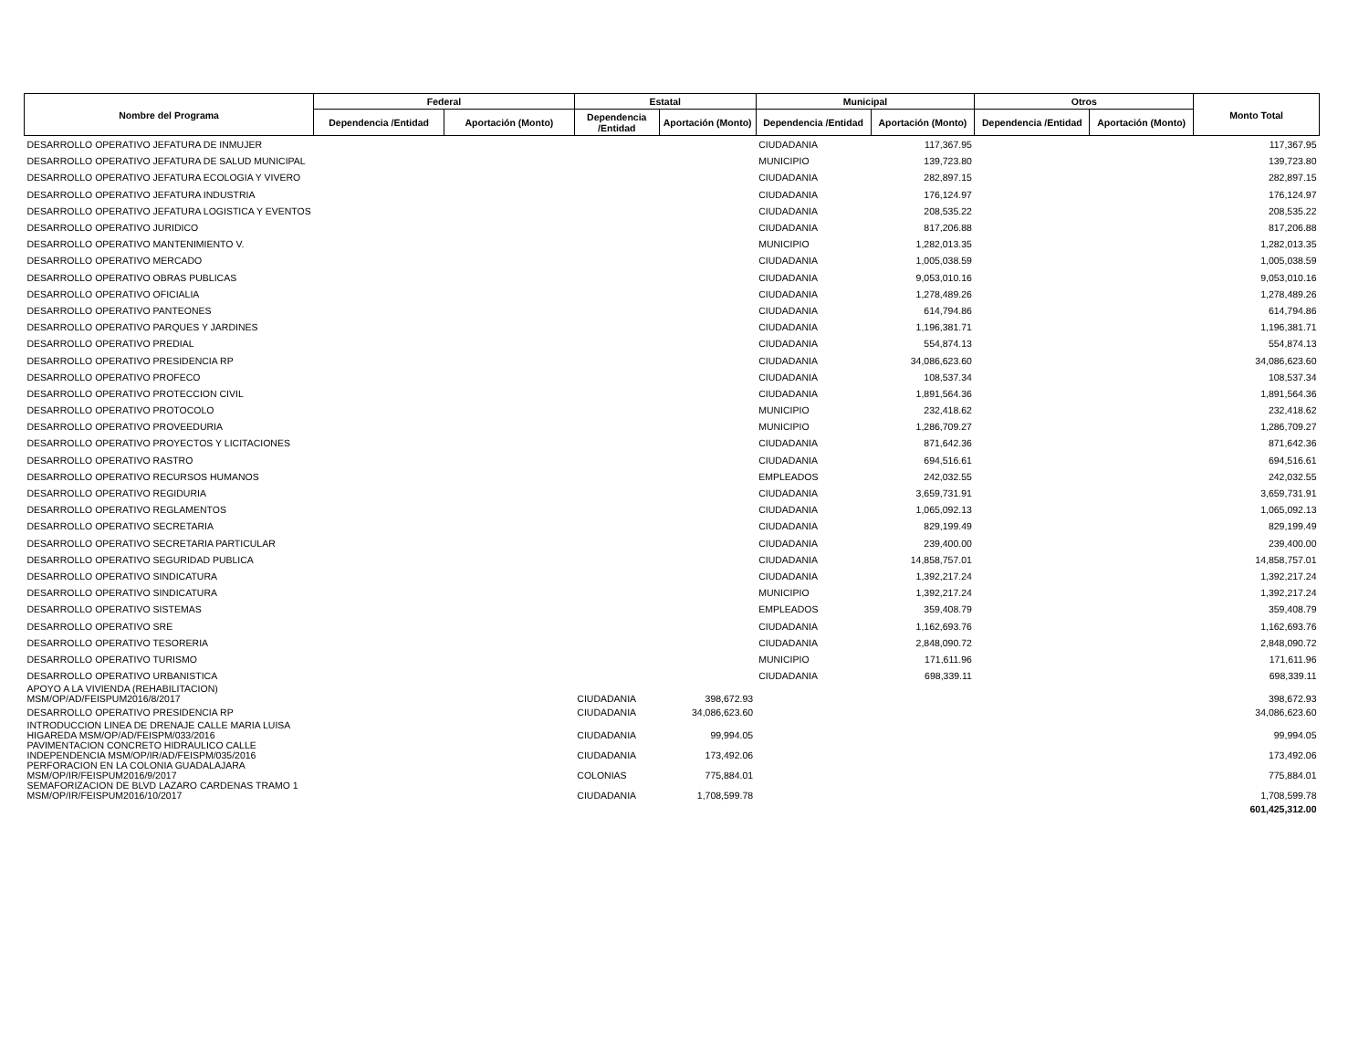| Nombre del Programa | Federal | | Estatal | | Municipal | | Otros | | Monto Total |
| --- | --- | --- | --- | --- | --- | --- | --- | --- | --- |
| | Dependencia /Entidad | Aportación (Monto) | Dependencia /Entidad | Aportación (Monto) | Dependencia /Entidad | Aportación (Monto) | Dependencia /Entidad | Aportación (Monto) | |
| DESARROLLO OPERATIVO JEFATURA DE INMUJER | | | | | CIUDADANIA | 117,367.95 | | | 117,367.95 |
| DESARROLLO OPERATIVO JEFATURA DE SALUD MUNICIPAL | | | | | MUNICIPIO | 139,723.80 | | | 139,723.80 |
| DESARROLLO OPERATIVO JEFATURA ECOLOGIA Y VIVERO | | | | | CIUDADANIA | 282,897.15 | | | 282,897.15 |
| DESARROLLO OPERATIVO JEFATURA INDUSTRIA | | | | | CIUDADANIA | 176,124.97 | | | 176,124.97 |
| DESARROLLO OPERATIVO JEFATURA LOGISTICA Y EVENTOS | | | | | CIUDADANIA | 208,535.22 | | | 208,535.22 |
| DESARROLLO OPERATIVO JURIDICO | | | | | CIUDADANIA | 817,206.88 | | | 817,206.88 |
| DESARROLLO OPERATIVO MANTENIMIENTO V. | | | | | MUNICIPIO | 1,282,013.35 | | | 1,282,013.35 |
| DESARROLLO OPERATIVO MERCADO | | | | | CIUDADANIA | 1,005,038.59 | | | 1,005,038.59 |
| DESARROLLO OPERATIVO OBRAS PUBLICAS | | | | | CIUDADANIA | 9,053,010.16 | | | 9,053,010.16 |
| DESARROLLO OPERATIVO OFICIALIA | | | | | CIUDADANIA | 1,278,489.26 | | | 1,278,489.26 |
| DESARROLLO OPERATIVO PANTEONES | | | | | CIUDADANIA | 614,794.86 | | | 614,794.86 |
| DESARROLLO OPERATIVO PARQUES Y JARDINES | | | | | CIUDADANIA | 1,196,381.71 | | | 1,196,381.71 |
| DESARROLLO OPERATIVO PREDIAL | | | | | CIUDADANIA | 554,874.13 | | | 554,874.13 |
| DESARROLLO OPERATIVO PRESIDENCIA RP | | | | | CIUDADANIA | 34,086,623.60 | | | 34,086,623.60 |
| DESARROLLO OPERATIVO PROFECO | | | | | CIUDADANIA | 108,537.34 | | | 108,537.34 |
| DESARROLLO OPERATIVO PROTECCION CIVIL | | | | | CIUDADANIA | 1,891,564.36 | | | 1,891,564.36 |
| DESARROLLO OPERATIVO PROTOCOLO | | | | | MUNICIPIO | 232,418.62 | | | 232,418.62 |
| DESARROLLO OPERATIVO PROVEEDURIA | | | | | MUNICIPIO | 1,286,709.27 | | | 1,286,709.27 |
| DESARROLLO OPERATIVO PROYECTOS Y LICITACIONES | | | | | CIUDADANIA | 871,642.36 | | | 871,642.36 |
| DESARROLLO OPERATIVO RASTRO | | | | | CIUDADANIA | 694,516.61 | | | 694,516.61 |
| DESARROLLO OPERATIVO RECURSOS HUMANOS | | | | | EMPLEADOS | 242,032.55 | | | 242,032.55 |
| DESARROLLO OPERATIVO REGIDURIA | | | | | CIUDADANIA | 3,659,731.91 | | | 3,659,731.91 |
| DESARROLLO OPERATIVO REGLAMENTOS | | | | | CIUDADANIA | 1,065,092.13 | | | 1,065,092.13 |
| DESARROLLO OPERATIVO SECRETARIA | | | | | CIUDADANIA | 829,199.49 | | | 829,199.49 |
| DESARROLLO OPERATIVO SECRETARIA PARTICULAR | | | | | CIUDADANIA | 239,400.00 | | | 239,400.00 |
| DESARROLLO OPERATIVO SEGURIDAD PUBLICA | | | | | CIUDADANIA | 14,858,757.01 | | | 14,858,757.01 |
| DESARROLLO OPERATIVO SINDICATURA | | | | | CIUDADANIA | 1,392,217.24 | | | 1,392,217.24 |
| DESARROLLO OPERATIVO SINDICATURA | | | | | MUNICIPIO | 1,392,217.24 | | | 1,392,217.24 |
| DESARROLLO OPERATIVO SISTEMAS | | | | | EMPLEADOS | 359,408.79 | | | 359,408.79 |
| DESARROLLO OPERATIVO SRE | | | | | CIUDADANIA | 1,162,693.76 | | | 1,162,693.76 |
| DESARROLLO OPERATIVO TESORERIA | | | | | CIUDADANIA | 2,848,090.72 | | | 2,848,090.72 |
| DESARROLLO OPERATIVO TURISMO | | | | | MUNICIPIO | 171,611.96 | | | 171,611.96 |
| DESARROLLO OPERATIVO URBANISTICA | | | | | CIUDADANIA | 698,339.11 | | | 698,339.11 |
| APOYO A LA VIVIENDA (REHABILITACION) MSM/OP/AD/FEISPUM2016/8/2017 | | | CIUDADANIA | 398,672.93 | | | | | 398,672.93 |
| DESARROLLO OPERATIVO PRESIDENCIA RP | | | CIUDADANIA | 34,086,623.60 | | | | | 34,086,623.60 |
| INTRODUCCION LINEA DE DRENAJE CALLE MARIA LUISA HIGAREDA MSM/OP/AD/FEISPM/033/2016 | | | CIUDADANIA | 99,994.05 | | | | | 99,994.05 |
| PAVIMENTACION CONCRETO HIDRAULICO CALLE INDEPENDENCIA MSM/OP/IR/AD/FEISPM/035/2016 | | | CIUDADANIA | 173,492.06 | | | | | 173,492.06 |
| PERFORACION EN LA COLONIA GUADALAJARA MSM/OP/IR/FEISPUM2016/9/2017 | | | COLONIAS | 775,884.01 | | | | | 775,884.01 |
| SEMAFORIZACION DE BLVD LAZARO CARDENAS TRAMO 1 MSM/OP/IR/FEISPUM2016/10/2017 | | | CIUDADANIA | 1,708,599.78 | | | | | 1,708,599.78 |
| | | | | | | | | | 601,425,312.00 |